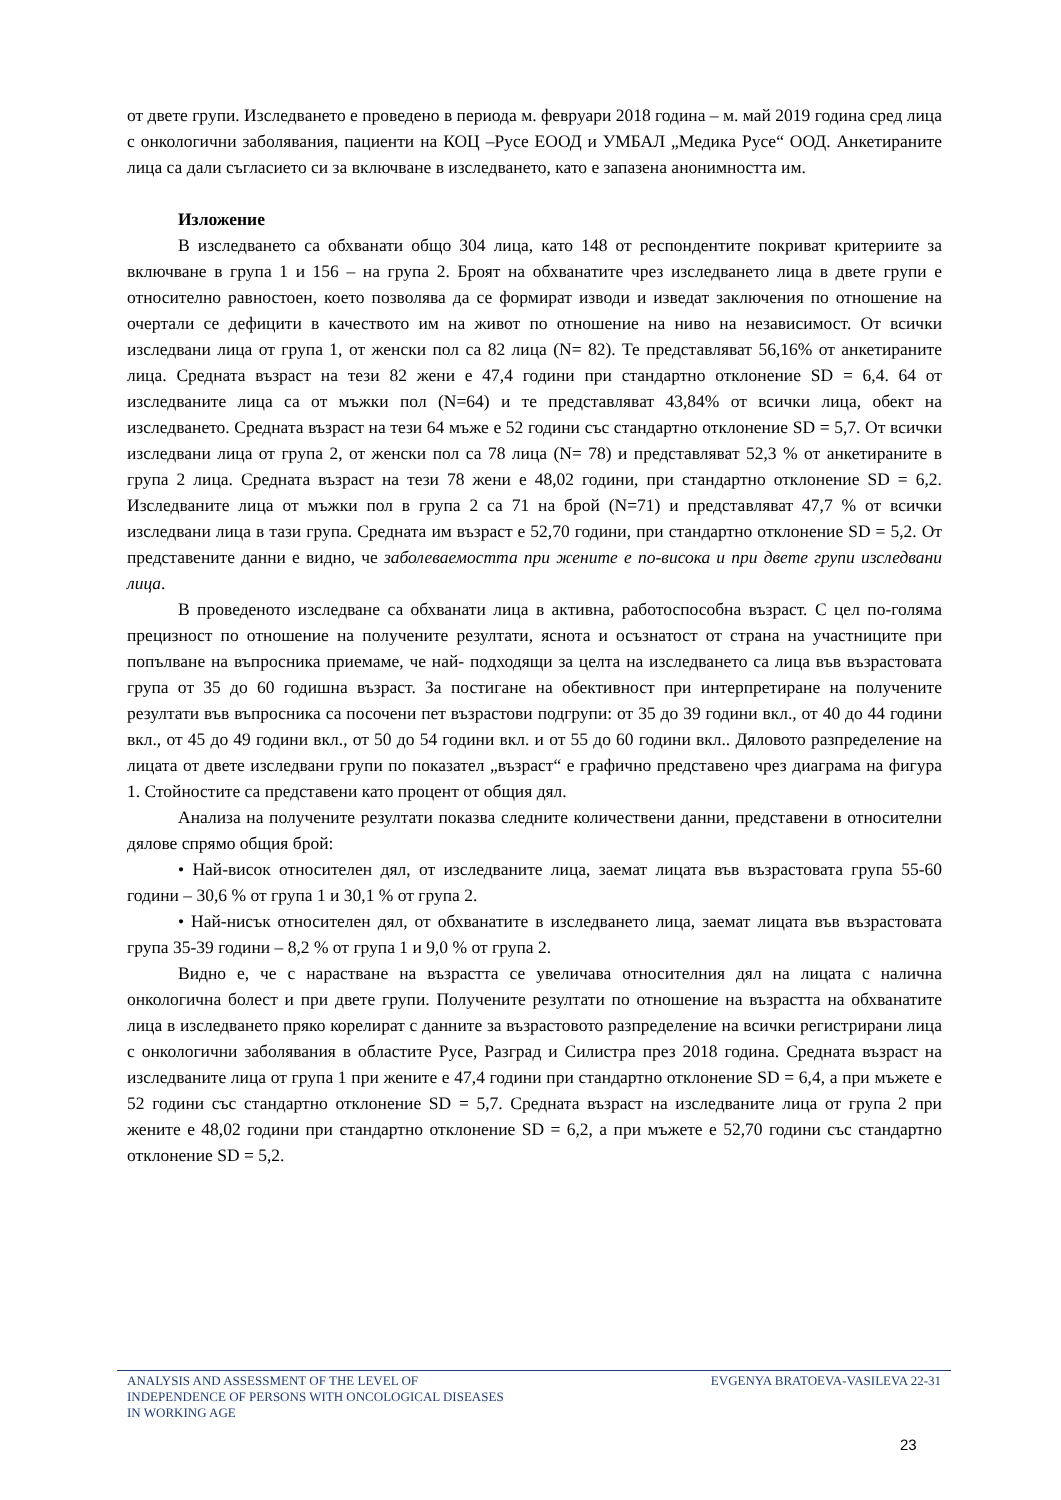от двете групи. Изследването е проведено в периода м. февруари 2018 година – м. май 2019 година сред лица с онкологични заболявания, пациенти на КОЦ –Русе ЕООД и УМБАЛ „Медика Русе“ ООД. Анкетираните лица са дали съгласието си за включване в изследването, като е запазена анонимността им.
Изложение
В изследването са обхванати общо 304 лица, като 148 от респондентите покриват критериите за включване в група 1 и 156 – на група 2. Броят на обхванатите чрез изследването лица в двете групи е относително равностоен, което позволява да се формират изводи и изведат заключения по отношение на очертали се дефицити в качеството им на живот по отношение на ниво на независимост. От всички изследвани лица от група 1, от женски пол са 82 лица (N= 82). Те представляват 56,16% от анкетираните лица. Средната възраст на тези 82 жени е 47,4 години при стандартно отклонение SD = 6,4. 64 от изследваните лица са от мъжки пол (N=64) и те представляват 43,84% от всички лица, обект на изследването. Средната възраст на тези 64 мъже е 52 години със стандартно отклонение SD = 5,7. От всички изследвани лица от група 2, от женски пол са 78 лица (N= 78) и представляват 52,3 % от анкетираните в група 2 лица. Средната възраст на тези 78 жени е 48,02 години, при стандартно отклонение SD = 6,2. Изследваните лица от мъжки пол в група 2 са 71 на брой (N=71) и представляват 47,7 % от всички изследвани лица в тази група. Средната им възраст е 52,70 години, при стандартно отклонение SD = 5,2. От представените данни е видно, че заболеваемостта при жените е по-висока и при двете групи изследвани лица.
В проведеното изследване са обхванати лица в активна, работоспособна възраст. С цел по-голяма прецизност по отношение на получените резултати, яснота и осъзнатост от страна на участниците при попълване на въпросника приемаме, че най- подходящи за целта на изследването са лица във възрастовата група от 35 до 60 годишна възраст. За постигане на обективност при интерпретиране на получените резултати във въпросника са посочени пет възрастови подгрупи: от 35 до 39 години вкл., от 40 до 44 години вкл., от 45 до 49 години вкл., от 50 до 54 години вкл. и от 55 до 60 години вкл.. Дяловото разпределение на лицата от двете изследвани групи по показател „възраст“ е графично представено чрез диаграма на фигура 1. Стойностите са представени като процент от общия дял.
Анализа на получените резултати показва следните количествени данни, представени в относителни дялове спрямо общия брой:
• Най-висок относителен дял, от изследваните лица, заемат лицата във възрастовата група 55-60 години – 30,6 % от група 1 и 30,1 % от група 2.
• Най-нисък относителен дял, от обхванатите в изследването лица, заемат лицата във възрастовата група 35-39 години – 8,2 % от група 1 и 9,0 % от група 2.
Видно е, че с нарастване на възрастта се увеличава относителния дял на лицата с налична онкологична болест и при двете групи. Получените резултати по отношение на възрастта на обхванатите лица в изследването пряко корелират с данните за възрастовото разпределение на всички регистрирани лица с онкологични заболявания в областите Русе, Разград и Силистра през 2018 година. Средната възраст на изследваните лица от група 1 при жените е 47,4 години при стандартно отклонение SD = 6,4, а при мъжете е 52 години със стандартно отклонение SD = 5,7. Средната възраст на изследваните лица от група 2 при жените е 48,02 години при стандартно отклонение SD = 6,2, а при мъжете е 52,70 години със стандартно отклонение SD = 5,2.
ANALYSIS AND ASSESSMENT OF THE LEVEL OF
INDEPENDENCE OF PERSONS WITH ONCOLOGICAL DISEASES
IN WORKING AGE
EVGENYA BRATOEVA-VASILEVA 22-31
23